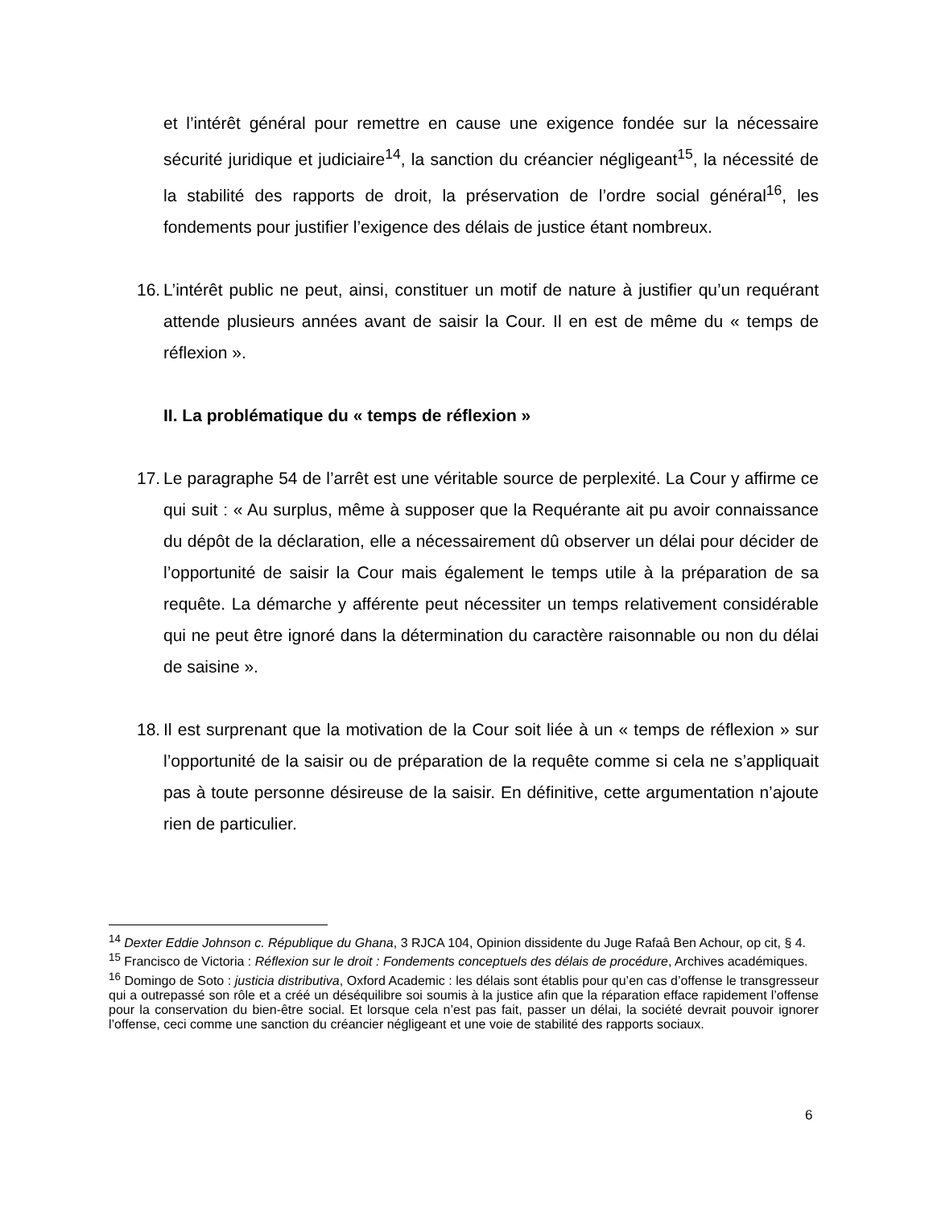et l’intérêt général pour remettre en cause une exigence fondée sur la nécessaire sécurité juridique et judiciaire<sup>14</sup>, la sanction du créancier négligeant<sup>15</sup>, la nécessité de la stabilité des rapports de droit, la préservation de l’ordre social général<sup>16</sup>, les fondements pour justifier l’exigence des délais de justice étant nombreux.
16.
L’intérêt public ne peut, ainsi, constituer un motif de nature à justifier qu’un requérant attende plusieurs années avant de saisir la Cour. Il en est de même du « temps de réflexion ».
II. La problématique du « temps de réflexion »
17.
Le paragraphe 54 de l’arrêt est une véritable source de perplexité. La Cour y affirme ce qui suit : « Au surplus, même à supposer que la Requérante ait pu avoir connaissance du dépôt de la déclaration, elle a nécessairement dû observer un délai pour décider de l’opportunité de saisir la Cour mais également le temps utile à la préparation de sa requête. La démarche y afférente peut nécessiter un temps relativement considérable qui ne peut être ignoré dans la détermination du caractère raisonnable ou non du délai de saisine ».
18.
Il est surprenant que la motivation de la Cour soit liée à un « temps de réflexion » sur l’opportunité de la saisir ou de préparation de la requête comme si cela ne s’appliquait pas à toute personne désireuse de la saisir. En définitive, cette argumentation n’ajoute rien de particulier.
<sup>14</sup> Dexter Eddie Johnson c. République du Ghana, 3 RJCA 104, Opinion dissidente du Juge Rafaâ Ben Achour, op cit, § 4.
<sup>15</sup> Francisco de Victoria : Réflexion sur le droit : Fondements conceptuels des délais de procédure, Archives académiques.
<sup>16</sup> Domingo de Soto : justicia distributiva, Oxford Academic : les délais sont établis pour qu’en cas d’offense le transgresseur qui a outrepassé son rôle et a créé un déséquilibre soi soumis à la justice afin que la réparation efface rapidement l’offense pour la conservation du bien-être social. Et lorsque cela n’est pas fait, passer un délai, la société devrait pouvoir ignorer l’offense, ceci comme une sanction du créancier négligeant et une voie de stabilité des rapports sociaux.
6